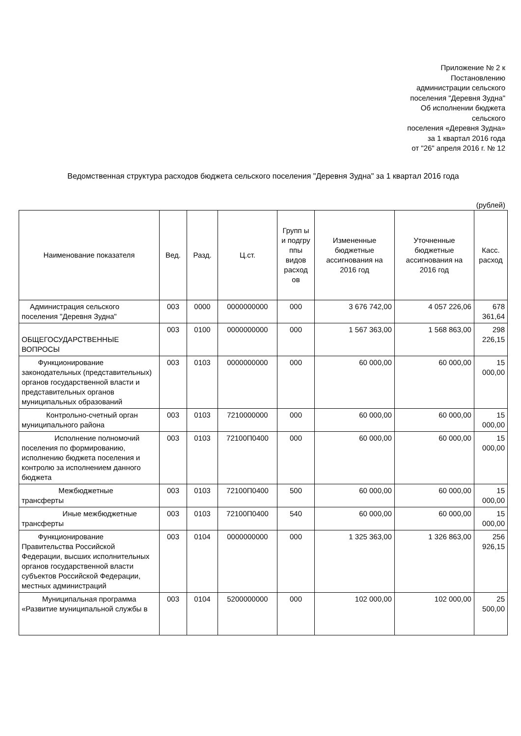Приложение № 2 к
Постановлению
администрации сельского
поселения "Деревня Зудна"
Об исполнении бюджета
сельского
поселения «Деревня Зудна»
за 1 квартал 2016 года
от "26" апреля 2016 г. № 12
Ведомственная структура расходов бюджета сельского поселения "Деревня Зудна" за 1 квартал 2016 года
(рублей)
| Наименование показателя | Вед. | Разд. | Ц.ст. | Групп ы и подгру ппы видов расход ов | Измененные бюджетные ассигнования на 2016 год | Уточненные бюджетные ассигнования на 2016 год | Касс. расход |
| --- | --- | --- | --- | --- | --- | --- | --- |
| Администрация сельского поселения "Деревня Зудна" | 003 | 0000 | 0000000000 | 000 | 3 676 742,00 | 4 057 226,06 | 678 361,64 |
| ОБЩЕГОСУДАРСТВЕННЫЕ ВОПРОСЫ | 003 | 0100 | 0000000000 | 000 | 1 567 363,00 | 1 568 863,00 | 298 226,15 |
| Функционирование законодательных (представительных) органов государственной власти и представительных органов муниципальных образований | 003 | 0103 | 0000000000 | 000 | 60 000,00 | 60 000,00 | 15 000,00 |
| Контрольно-счетный орган муниципального района | 003 | 0103 | 7210000000 | 000 | 60 000,00 | 60 000,00 | 15 000,00 |
| Исполнение полномочий поселения по формированию, исполнению бюджета поселения и контролю за исполнением данного бюджета | 003 | 0103 | 72100П0400 | 000 | 60 000,00 | 60 000,00 | 15 000,00 |
| Межбюджетные трансферты | 003 | 0103 | 72100П0400 | 500 | 60 000,00 | 60 000,00 | 15 000,00 |
| Иные межбюджетные трансферты | 003 | 0103 | 72100П0400 | 540 | 60 000,00 | 60 000,00 | 15 000,00 |
| Функционирование Правительства Российской Федерации, высших исполнительных органов государственной власти субъектов Российской Федерации, местных администраций | 003 | 0104 | 0000000000 | 000 | 1 325 363,00 | 1 326 863,00 | 256 926,15 |
| Муниципальная программа «Развитие муниципальной службы в | 003 | 0104 | 5200000000 | 000 | 102 000,00 | 102 000,00 | 25 500,00 |